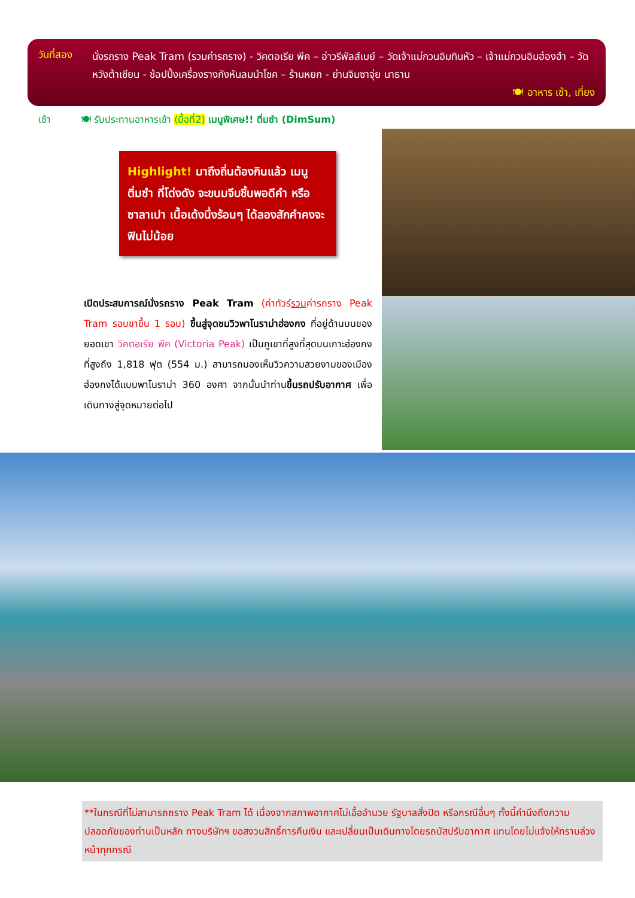วันที่สอง
นั่งรถราง Peak Tram (รวมค่ารถราง) - วิคตอเรีย พีค – อ่าวรีพัลส์เบย์ – วัดเจ้าแม่กวนอิมทินหัว – เจ้าแม่กวนอิมฮ่องฮำ – วัดหวังต้าเซียน - ช้อปปิ้งเครื่องรางกังหันลมนำโชค – ร้านหยก - ย่านจิมซาจุ่ย นาธาน
🍽 อาหาร เช้า, เที่ยง
เช้า 🍽 รับประทานอาหารเช้า (มื้อที่2) เมนูพิเศษ!! ติ่มซำ (DimSum)
Highlight! มาถึงถิ่นต้องกินแล้ว เมนูติ่มซำ ที่โด่งดัง จะขนมจีบชิ้นพอดีคำ หรือซาลาเปา เนื้อเด้งนึ่งร้อนๆ ได้ลองสักคำคงจะฟินไม่น้อย
เปิดประสบการณ์นั่งรถราง Peak Tram (ค่าทัวร์รวมค่ารถราง Peak Tram รอบขาขึ้น 1 รอบ) ขึ้นสู่จุดชมวิวพาโนราม่าฮ่องกง ที่อยู่ด้านบนของยอดเขา วิคตอเรีย พีค (Victoria Peak) เป็นภูเขาที่สูงที่สุดบนเกาะฮ่องกง ที่สูงถึง 1,818 ฟุต (554 ม.) สามารถมองเห็นวิวความสวยงามของเมืองฮ่องกงได้แบบพาโนราม่า 360 องศา จากนั้นนำท่านขึ้นรถปรับอากาศ เพื่อเดินทางสู่จุดหมายต่อไป
**ในกรณีที่ไม่สามารถถราง Peak Tram ได้ เนื่องจากสภาพอากาศไม่เอื้ออำนวย รัฐบาลสั่งปิด หรือกรณีอื่นๆ ทั้งนี้คำนึงถึงความปลอดภัยของท่านเป็นหลัก ทางบริษัทฯ ขอสงวนสิทธิ์การคืนเงิน และเปลี่ยนเป็นเดินทางโดยรถบัสปรับอากาศ แทนโดยไม่แจ้งให้ทราบล่วงหน้าทุกกรณี